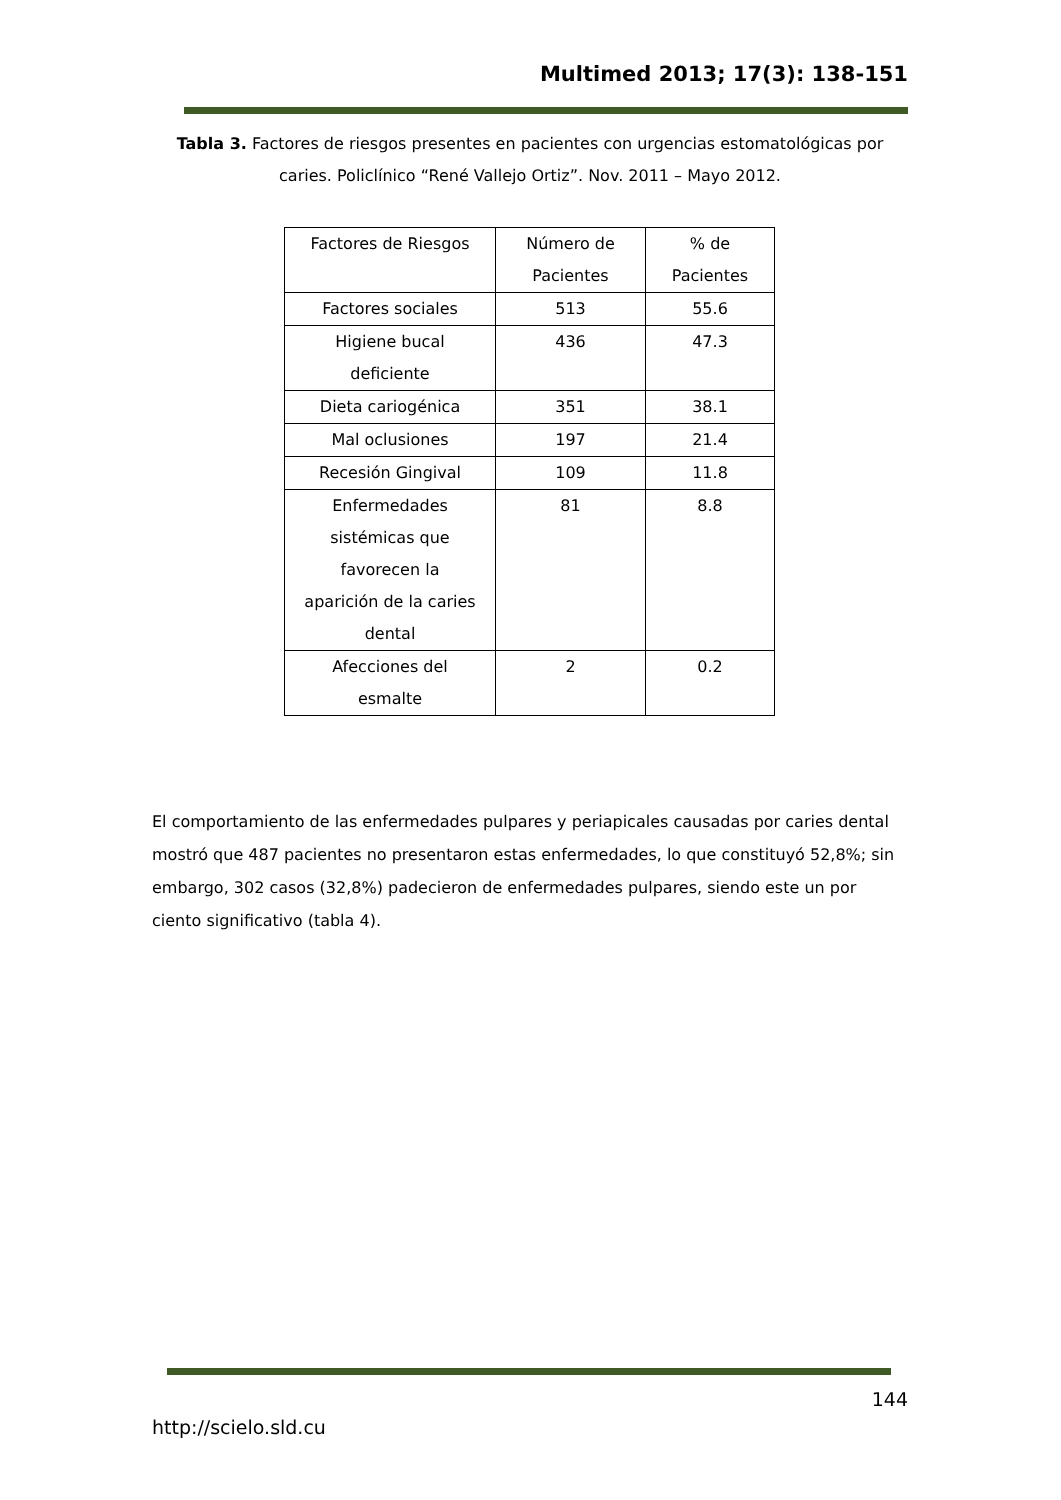Multimed 2013; 17(3): 138-151
Tabla 3. Factores de riesgos presentes en pacientes con urgencias estomatológicas por caries. Policlínico “René Vallejo Ortiz”. Nov. 2011 – Mayo 2012.
| Factores de Riesgos | Número de Pacientes | % de Pacientes |
| Factores sociales | 513 | 55.6 |
| Higiene bucal deficiente | 436 | 47.3 |
| Dieta cariogénica | 351 | 38.1 |
| Mal oclusiones | 197 | 21.4 |
| Recesión Gingival | 109 | 11.8 |
| Enfermedades sistémicas que favorecen la aparición de la caries dental | 81 | 8.8 |
| Afecciones del esmalte | 2 | 0.2 |
El comportamiento de las enfermedades pulpares y periapicales causadas por caries dental mostró que 487 pacientes no presentaron estas enfermedades, lo que constituyó 52,8%; sin embargo, 302 casos (32,8%) padecieron de enfermedades pulpares, siendo este un por ciento significativo (tabla 4).
144
http://scielo.sld.cu